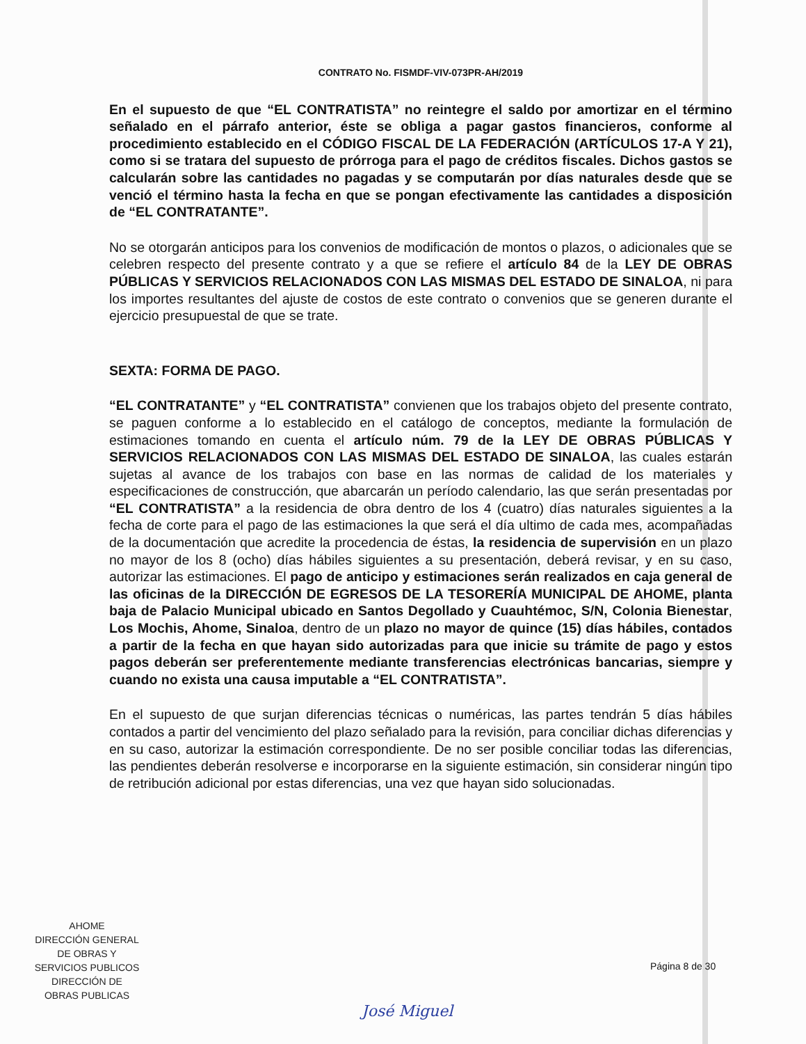CONTRATO No. FISMDF-VIV-073PR-AH/2019
En el supuesto de que “EL CONTRATISTA” no reintegre el saldo por amortizar en el término señalado en el párrafo anterior, éste se obliga a pagar gastos financieros, conforme al procedimiento establecido en el CÓDIGO FISCAL DE LA FEDERACIÓN (ARTÍCULOS 17-A Y 21), como si se tratara del supuesto de prórroga para el pago de créditos fiscales. Dichos gastos se calcularán sobre las cantidades no pagadas y se computarán por días naturales desde que se venció el término hasta la fecha en que se pongan efectivamente las cantidades a disposición de “EL CONTRATANTE”.
No se otorgarán anticipos para los convenios de modificación de montos o plazos, o adicionales que se celebren respecto del presente contrato y a que se refiere el artículo 84 de la LEY DE OBRAS PÚBLICAS Y SERVICIOS RELACIONADOS CON LAS MISMAS DEL ESTADO DE SINALOA, ni para los importes resultantes del ajuste de costos de este contrato o convenios que se generen durante el ejercicio presupuestal de que se trate.
SEXTA: FORMA DE PAGO.
“EL CONTRATANTE” y “EL CONTRATISTA” convienen que los trabajos objeto del presente contrato, se paguen conforme a lo establecido en el catálogo de conceptos, mediante la formulación de estimaciones tomando en cuenta el artículo núm. 79 de la LEY DE OBRAS PÚBLICAS Y SERVICIOS RELACIONADOS CON LAS MISMAS DEL ESTADO DE SINALOA, las cuales estarán sujetas al avance de los trabajos con base en las normas de calidad de los materiales y especificaciones de construcción, que abarcarán un período calendario, las que serán presentadas por “EL CONTRATISTA” a la residencia de obra dentro de los 4 (cuatro) días naturales siguientes a la fecha de corte para el pago de las estimaciones la que será el día ultimo de cada mes, acompañadas de la documentación que acredite la procedencia de éstas, la residencia de supervisión en un plazo no mayor de los 8 (ocho) días hábiles siguientes a su presentación, deberá revisar, y en su caso, autorizar las estimaciones. El pago de anticipo y estimaciones serán realizados en caja general de las oficinas de la DIRECCIÓN DE EGRESOS DE LA TESORERÍA MUNICIPAL DE AHOME, planta baja de Palacio Municipal ubicado en Santos Degollado y Cuauhtémoc, S/N, Colonia Bienestar, Los Mochis, Ahome, Sinaloa, dentro de un plazo no mayor de quince (15) días hábiles, contados a partir de la fecha en que hayan sido autorizadas para que inicie su trámite de pago y estos pagos deberán ser preferentemente mediante transferencias electrónicas bancarias, siempre y cuando no exista una causa imputable a “EL CONTRATISTA”.
En el supuesto de que surjan diferencias técnicas o numéricas, las partes tendrán 5 días hábiles contados a partir del vencimiento del plazo señalado para la revisión, para conciliar dichas diferencias y en su caso, autorizar la estimación correspondiente. De no ser posible conciliar todas las diferencias, las pendientes deberán resolverse e incorporarse en la siguiente estimación, sin considerar ningún tipo de retribución adicional por estas diferencias, una vez que hayan sido solucionadas.
AHOME
DIRECCIÓN GENERAL
DE OBRAS Y
SERVICIOS PUBLICOS
DIRECCIÓN DE
OBRAS PUBLICAS
Página 8 de 30
José Miguel